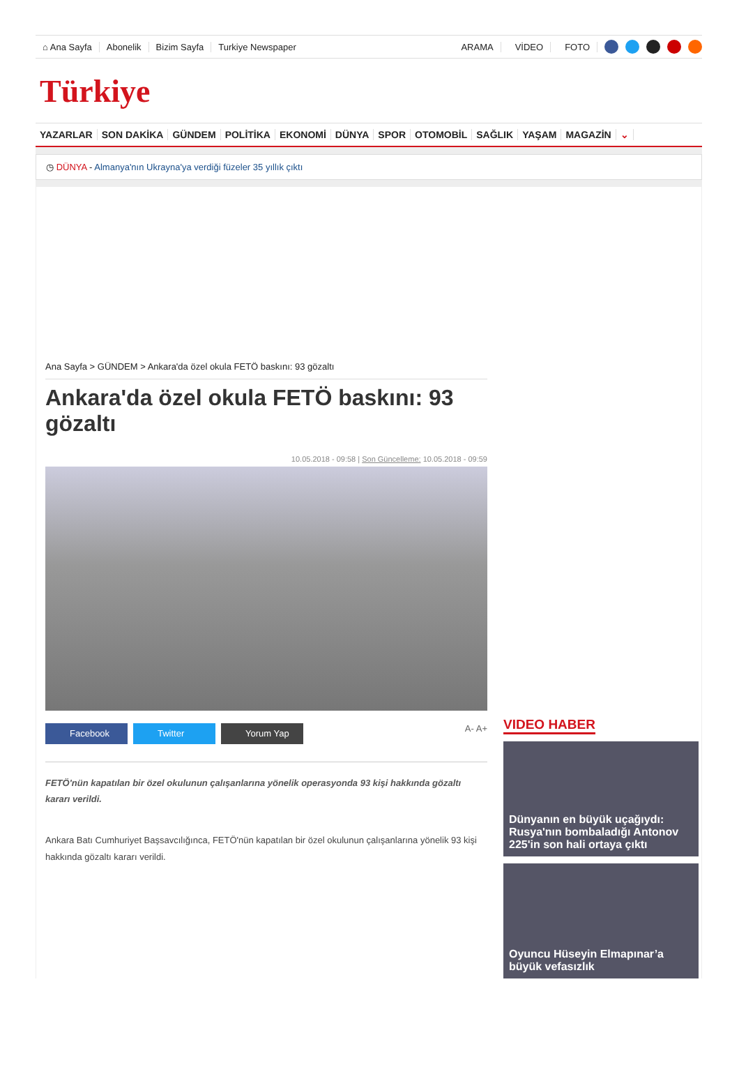⌂ Ana Sayfa Abonelik Bizim Sayfa Turkiye Newspaper ARAMA VİDEO FOTO
Türkiye
YAZARLAR SON DAKİKA GÜNDEM POLİTİKA EKONOMİ DÜNYA SPOR OTOMOBİL SAĞLIK YAŞAM MAGAZİN ⌄
◷ DÜNYA - Almanya'nın Ukrayna'ya verdiği füzeler 35 yıllık çıktı
Ana Sayfa > GÜNDEM > Ankara'da özel okula FETÖ baskını: 93 gözaltı
Ankara'da özel okula FETÖ baskını: 93 gözaltı
10.05.2018 - 09:58 | Son Güncelleme: 10.05.2018 - 09:59
Facebook Twitter Yorum Yap
A- A+
FETÖ'nün kapatılan bir özel okulunun çalışanlarına yönelik operasyonda 93 kişi hakkında gözaltı kararı verildi.
Ankara Batı Cumhuriyet Başsavcılığınca, FETÖ'nün kapatılan bir özel okulunun çalışanlarına yönelik 93 kişi hakkında gözaltı kararı verildi.
VIDEO HABER
Dünyanın en büyük uçağıydı: Rusya'nın bombaladığı Antonov 225'in son hali ortaya çıktı
Oyuncu Hüseyin Elmapınar’a büyük vefasızlık